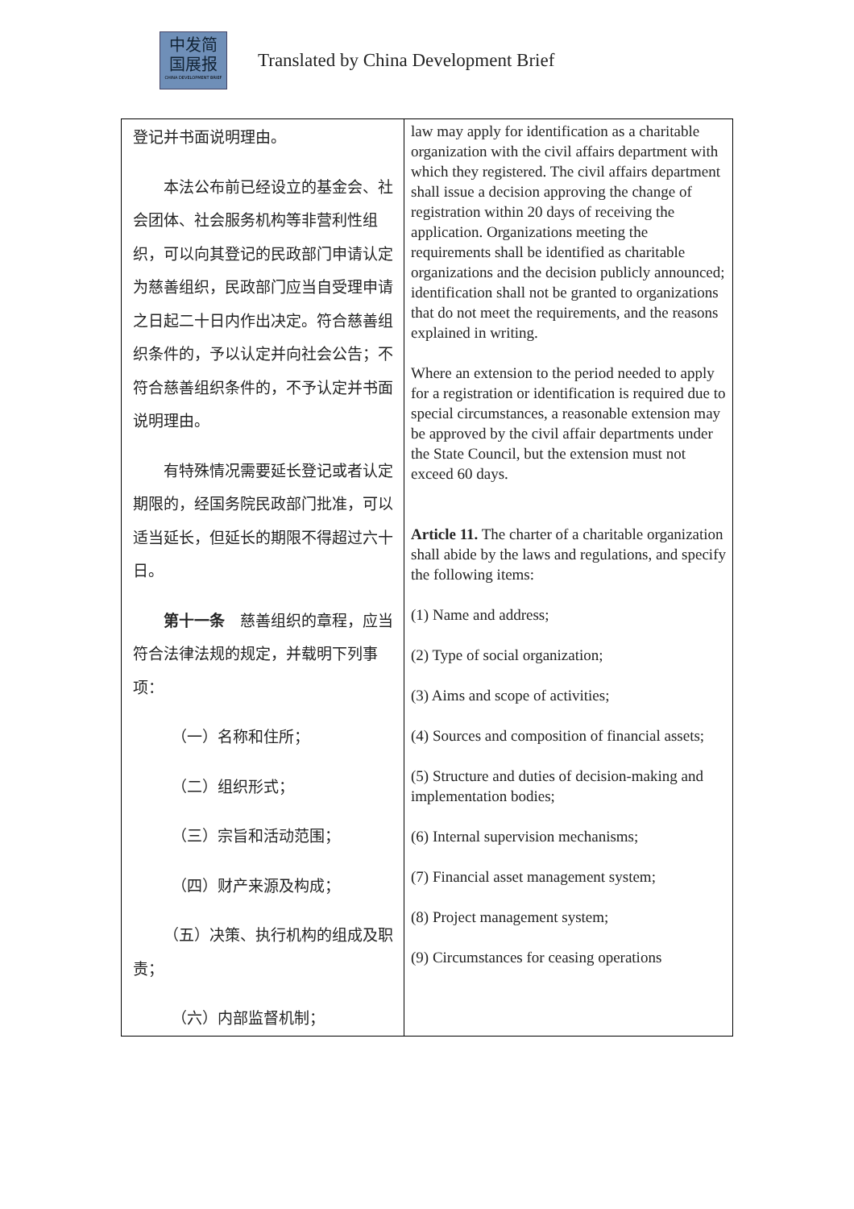中发简
国展报
CHINA DEVELOPMENT BRIEF
Translated by China Development Brief
| 登记并书面说明理由。 本法公布前已经设立的基金会、社会团体、社会服务机构等非营利性组织，可以向其登记的民政部门申请认定为慈善组织，民政部门应当自受理申请之日起二十日内作出决定。符合慈善组织条件的，予以认定并向社会公告；不符合慈善组织条件的，不予认定并书面说明理由。 有特殊情况需要延长登记或者认定期限的，经国务院民政部门批准，可以适当延长，但延长的期限不得超过六十日。 第十一条 慈善组织的章程，应当符合法律法规的规定，并载明下列事项： （一）名称和住所； （二）组织形式； （三）宗旨和活动范围； （四）财产来源及构成； （五）决策、执行机构的组成及职责； （六）内部监督机制； | law may apply for identification as a charitable organization with the civil affairs department with which they registered. The civil affairs department shall issue a decision approving the change of registration within 20 days of receiving the application. Organizations meeting the requirements shall be identified as charitable organizations and the decision publicly announced; identification shall not be granted to organizations that do not meet the requirements, and the reasons explained in writing. Where an extension to the period needed to apply for a registration or identification is required due to special circumstances, a reasonable extension may be approved by the civil affair departments under the State Council, but the extension must not exceed 60 days. Article 11. The charter of a charitable organization shall abide by the laws and regulations, and specify the following items: (1) Name and address; (2) Type of social organization; (3) Aims and scope of activities; (4) Sources and composition of financial assets; (5) Structure and duties of decision-making and implementation bodies; (6) Internal supervision mechanisms; (7) Financial asset management system; (8) Project management system; (9) Circumstances for ceasing operations |